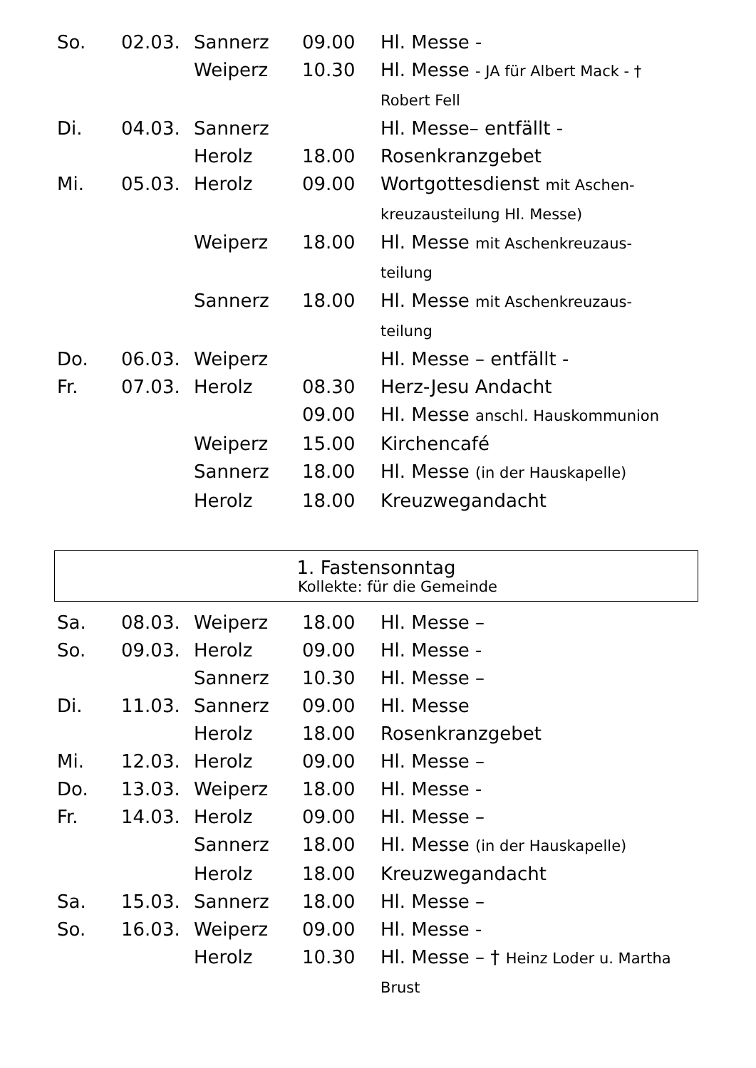| So. | 02.03. | Sannerz | 09.00 | Hl. Messe - |
| | | Weiperz | 10.30 | Hl. Messe - JA für Albert Mack - † Robert Fell |
| Di. | 04.03. | Sannerz | | Hl. Messe– entfällt - |
| | | Herolz | 18.00 | Rosenkranzgebet |
| Mi. | 05.03. | Herolz | 09.00 | Wortgottesdienst mit Aschen-kreuzausteilung Hl. Messe) |
| | | Weiperz | 18.00 | Hl. Messe mit Aschenkreuzaus-teilung |
| | | Sannerz | 18.00 | Hl. Messe mit Aschenkreuzaus-teilung |
| Do. | 06.03. | Weiperz | | Hl. Messe – entfällt - |
| Fr. | 07.03. | Herolz | 08.30 | Herz-Jesu Andacht |
| | | | 09.00 | Hl. Messe anschl. Hauskommunion |
| | | Weiperz | 15.00 | Kirchencafé |
| | | Sannerz | 18.00 | Hl. Messe (in der Hauskapelle) |
| | | Herolz | 18.00 | Kreuzwegandacht |
1. Fastensonntag
Kollekte: für die Gemeinde
| Sa. | 08.03. | Weiperz | 18.00 | Hl. Messe – |
| So. | 09.03. | Herolz | 09.00 | Hl. Messe - |
| | | Sannerz | 10.30 | Hl. Messe – |
| Di. | 11.03. | Sannerz | 09.00 | Hl. Messe |
| | | Herolz | 18.00 | Rosenkranzgebet |
| Mi. | 12.03. | Herolz | 09.00 | Hl. Messe – |
| Do. | 13.03. | Weiperz | 18.00 | Hl. Messe - |
| Fr. | 14.03. | Herolz | 09.00 | Hl. Messe – |
| | | Sannerz | 18.00 | Hl. Messe (in der Hauskapelle) |
| | | Herolz | 18.00 | Kreuzwegandacht |
| Sa. | 15.03. | Sannerz | 18.00 | Hl. Messe – |
| So. | 16.03. | Weiperz | 09.00 | Hl. Messe - |
| | | Herolz | 10.30 | Hl. Messe – † Heinz Loder u. Martha Brust |